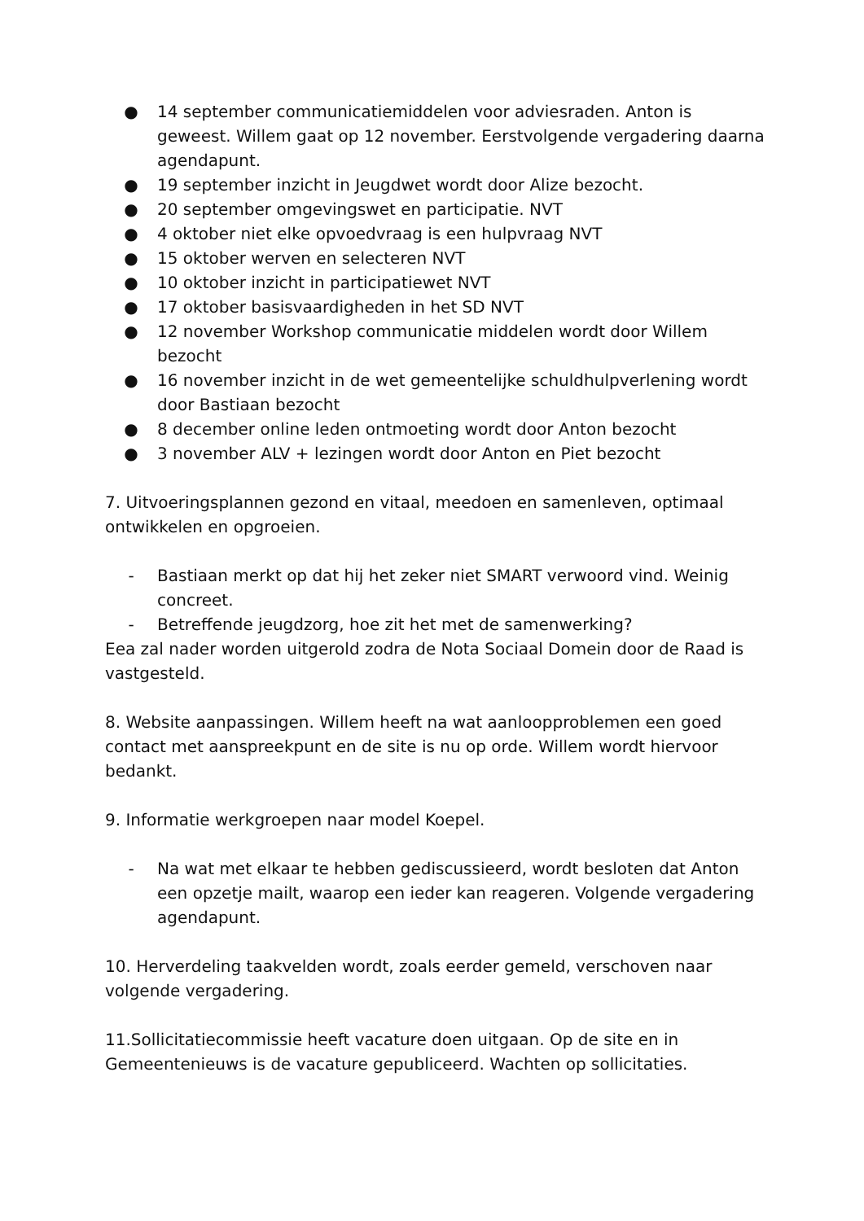● 14 september communicatiemiddelen voor adviesraden. Anton is geweest. Willem gaat op 12 november. Eerstvolgende vergadering daarna agendapunt.
● 19 september inzicht in Jeugdwet wordt door Alize bezocht.
● 20 september omgevingswet en participatie. NVT
● 4 oktober niet elke opvoedvraag is een hulpvraag NVT
● 15 oktober werven en selecteren NVT
● 10 oktober inzicht in participatiewet NVT
● 17 oktober basisvaardigheden in het SD NVT
● 12 november Workshop communicatie middelen wordt door Willem bezocht
● 16 november inzicht in de wet gemeentelijke schuldhulpverlening wordt door Bastiaan bezocht
● 8 december online leden ontmoeting wordt door Anton bezocht
● 3 november ALV + lezingen wordt door Anton en Piet bezocht
7. Uitvoeringsplannen gezond en vitaal, meedoen en samenleven, optimaal ontwikkelen en opgroeien.
- Bastiaan merkt op dat hij het zeker niet SMART verwoord vind. Weinig concreet.
- Betreffende jeugdzorg, hoe zit het met de samenwerking?
Eea zal nader worden uitgerold zodra de Nota Sociaal Domein door de Raad is vastgesteld.
8. Website aanpassingen. Willem heeft na wat aanloopproblemen een goed contact met aanspreekpunt en de site is nu op orde. Willem wordt hiervoor bedankt.
9. Informatie werkgroepen naar model Koepel.
- Na wat met elkaar te hebben gediscussieerd, wordt besloten dat Anton een opzetje mailt, waarop een ieder kan reageren. Volgende vergadering agendapunt.
10. Herverdeling taakvelden wordt, zoals eerder gemeld, verschoven naar volgende vergadering.
11.Sollicitatiecommissie heeft vacature doen uitgaan. Op de site en in Gemeentenieuws is de vacature gepubliceerd. Wachten op sollicitaties.